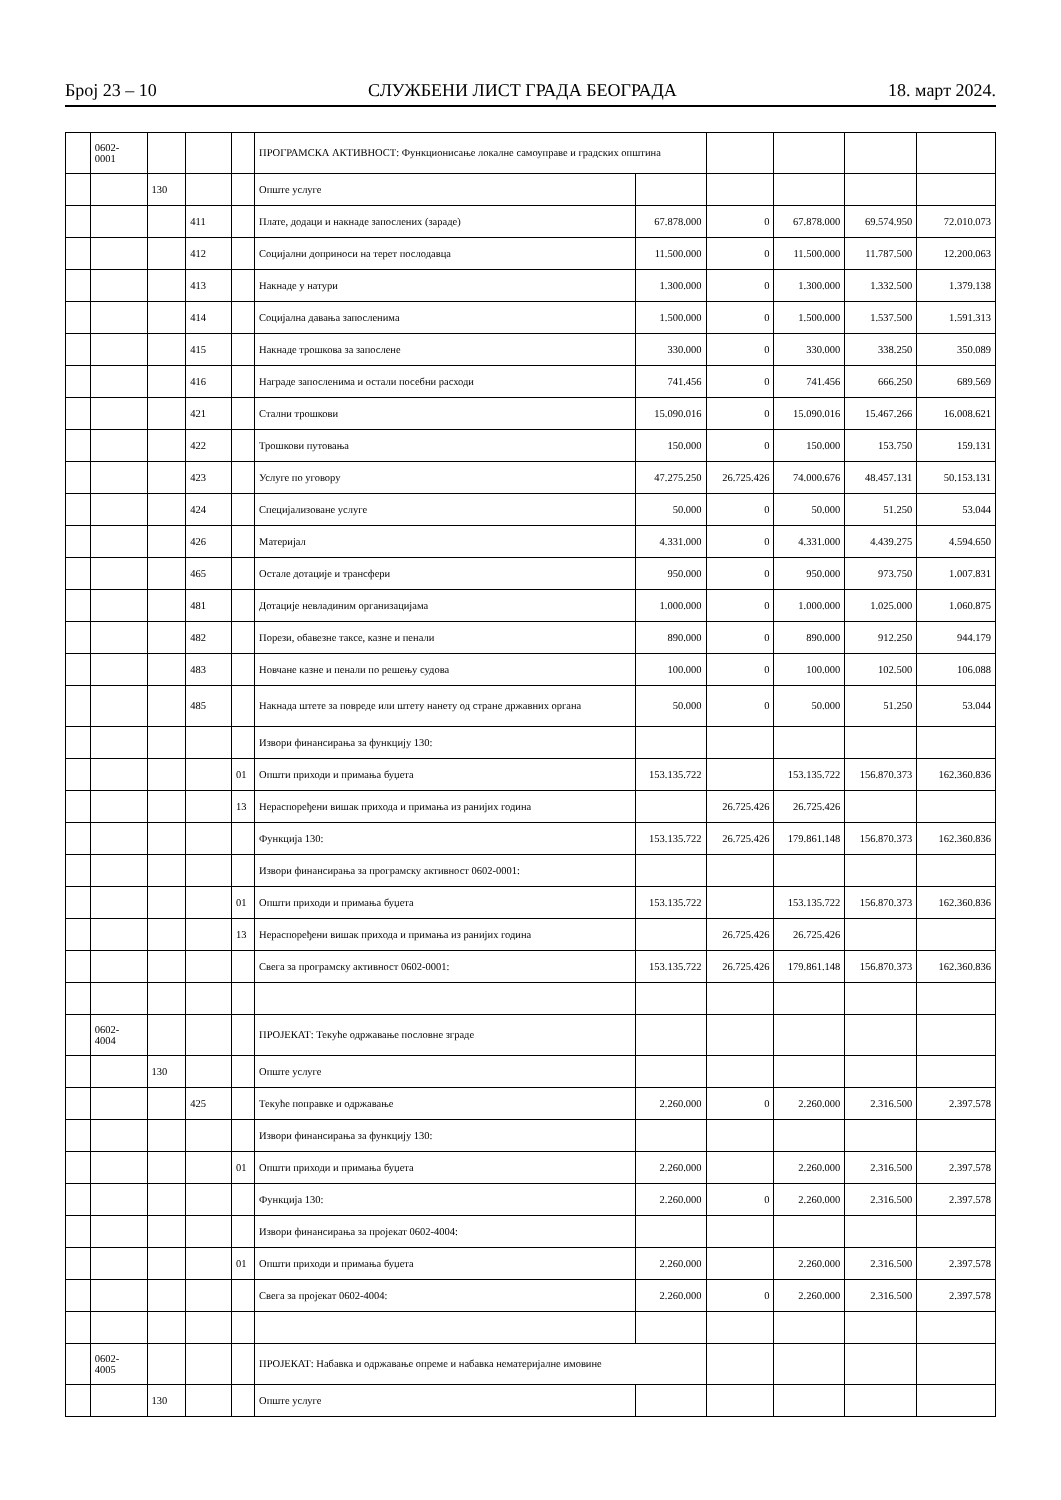Број 23 – 10 СЛУЖБЕНИ ЛИСТ ГРАДА БЕОГРАДА 18. март 2024.
| | 0602- 0001 | | | | ПРОГРАМСКА АКТИВНОСТ: Функционисање локалне самоуправе и градских општина | | | | | |
| | | 130 | | | Опште услуге | | | | | |
| | | | 411 | | Плате, додаци и накнаде запослених (зараде) | 67.878.000 | 0 | 67.878.000 | 69.574.950 | 72.010.073 |
| | | | 412 | | Социјални доприноси на терет послодавца | 11.500.000 | 0 | 11.500.000 | 11.787.500 | 12.200.063 |
| | | | 413 | | Накнаде у натури | 1.300.000 | 0 | 1.300.000 | 1.332.500 | 1.379.138 |
| | | | 414 | | Социјална давања запосленима | 1.500.000 | 0 | 1.500.000 | 1.537.500 | 1.591.313 |
| | | | 415 | | Накнаде трошкова за запослене | 330.000 | 0 | 330.000 | 338.250 | 350.089 |
| | | | 416 | | Награде запосленима и остали посебни расходи | 741.456 | 0 | 741.456 | 666.250 | 689.569 |
| | | | 421 | | Стални трошкови | 15.090.016 | 0 | 15.090.016 | 15.467.266 | 16.008.621 |
| | | | 422 | | Трошкови путовања | 150.000 | 0 | 150.000 | 153.750 | 159.131 |
| | | | 423 | | Услуге по уговору | 47.275.250 | 26.725.426 | 74.000.676 | 48.457.131 | 50.153.131 |
| | | | 424 | | Специјализоване услуге | 50.000 | 0 | 50.000 | 51.250 | 53.044 |
| | | | 426 | | Материјал | 4.331.000 | 0 | 4.331.000 | 4.439.275 | 4.594.650 |
| | | | 465 | | Остале дотације и трансфери | 950.000 | 0 | 950.000 | 973.750 | 1.007.831 |
| | | | 481 | | Дотације невладиним организацијама | 1.000.000 | 0 | 1.000.000 | 1.025.000 | 1.060.875 |
| | | | 482 | | Порези, обавезне таксе, казне и пенали | 890.000 | 0 | 890.000 | 912.250 | 944.179 |
| | | | 483 | | Новчане казне и пенали по решењу судова | 100.000 | 0 | 100.000 | 102.500 | 106.088 |
| | | | 485 | | Накнада штете за повреде или штету нанету од стране државних органа | 50.000 | 0 | 50.000 | 51.250 | 53.044 |
| | | | | | Извори финансирања за функцију 130: | | | | | |
| | | | | 01 | Општи приходи и примања буџета | 153.135.722 | | 153.135.722 | 156.870.373 | 162.360.836 |
| | | | | 13 | Нераспоређени вишак прихода и примања из ранијих година | | 26.725.426 | 26.725.426 | | |
| | | | | | Функција 130: | 153.135.722 | 26.725.426 | 179.861.148 | 156.870.373 | 162.360.836 |
| | | | | | Извори финансирања за програмску активност 0602-0001: | | | | | |
| | | | | 01 | Општи приходи и примања буџета | 153.135.722 | | 153.135.722 | 156.870.373 | 162.360.836 |
| | | | | 13 | Нераспоређени вишак прихода и примања из ранијих година | | 26.725.426 | 26.725.426 | | |
| | | | | | Свега за програмску активност 0602-0001: | 153.135.722 | 26.725.426 | 179.861.148 | 156.870.373 | 162.360.836 |
| | 0602- 4004 | | | | ПРОЈЕКАТ: Текуће одржавање пословне зграде | | | | | |
| | | 130 | | | Опште услуге | | | | | |
| | | | 425 | | Текуће поправке и одржавање | 2.260.000 | 0 | 2.260.000 | 2.316.500 | 2.397.578 |
| | | | | | Извори финансирања за функцију 130: | | | | | |
| | | | | 01 | Општи приходи и примања буџета | 2.260.000 | | 2.260.000 | 2.316.500 | 2.397.578 |
| | | | | | Функција 130: | 2.260.000 | 0 | 2.260.000 | 2.316.500 | 2.397.578 |
| | | | | | Извори финансирања за пројекат 0602-4004: | | | | | |
| | | | | 01 | Општи приходи и примања буџета | 2.260.000 | | 2.260.000 | 2.316.500 | 2.397.578 |
| | | | | | Свега за пројекат 0602-4004: | 2.260.000 | 0 | 2.260.000 | 2.316.500 | 2.397.578 |
| | 0602- 4005 | | | | ПРОЈЕКАТ: Набавка и одржавање опреме и набавка нематеријалне имовине | | | | | |
| | | 130 | | | Опште услуге | | | | | |